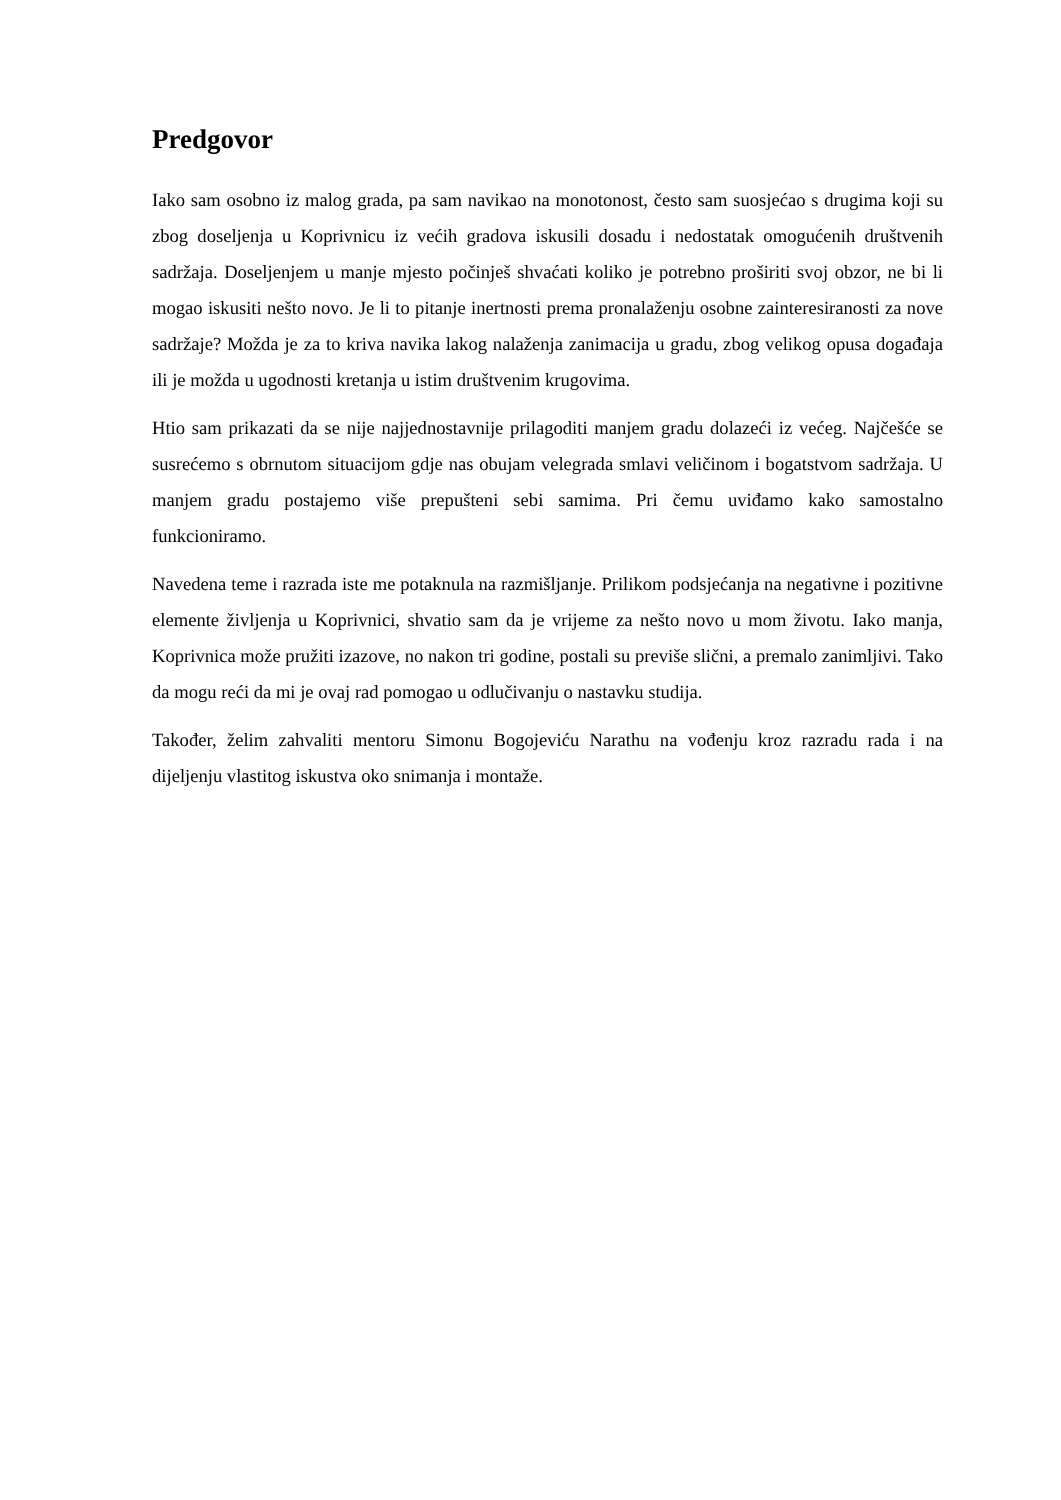Predgovor
Iako sam osobno iz malog grada, pa sam navikao na monotonost, često sam suosjećao s drugima koji su zbog doseljenja u Koprivnicu iz većih gradova iskusili dosadu i nedostatak omogućenih društvenih sadržaja. Doseljenjem u manje mjesto počinješ shvaćati koliko je potrebno proširiti svoj obzor, ne bi li mogao iskusiti nešto novo. Je li to pitanje inertnosti prema pronalaženju osobne zainteresiranosti za nove sadržaje? Možda je za to kriva navika lakog nalaženja zanimacija u gradu, zbog velikog opusa događaja ili je možda u ugodnosti kretanja u istim društvenim krugovima.
Htio sam prikazati da se nije najjednostavnije prilagoditi manjem gradu dolazeći iz većeg. Najčešće se susrećemo s obrnutom situacijom gdje nas obujam velegrada smlavi veličinom i bogatstvom sadržaja. U manjem gradu postajemo više prepušteni sebi samima. Pri čemu uviđamo kako samostalno funkcioniramo.
Navedena teme i razrada iste me potaknula na razmišljanje. Prilikom podsjećanja na negativne i pozitivne elemente življenja u Koprivnici, shvatio sam da je vrijeme za nešto novo u mom životu. Iako manja, Koprivnica može pružiti izazove, no nakon tri godine, postali su previše slični, a premalo zanimljivi. Tako da mogu reći da mi je ovaj rad pomogao u odlučivanju o nastavku studija.
Također, želim zahvaliti mentoru Simonu Bogojeviću Narathu na vođenju kroz razradu rada i na dijeljenju vlastitog iskustva oko snimanja i montaže.